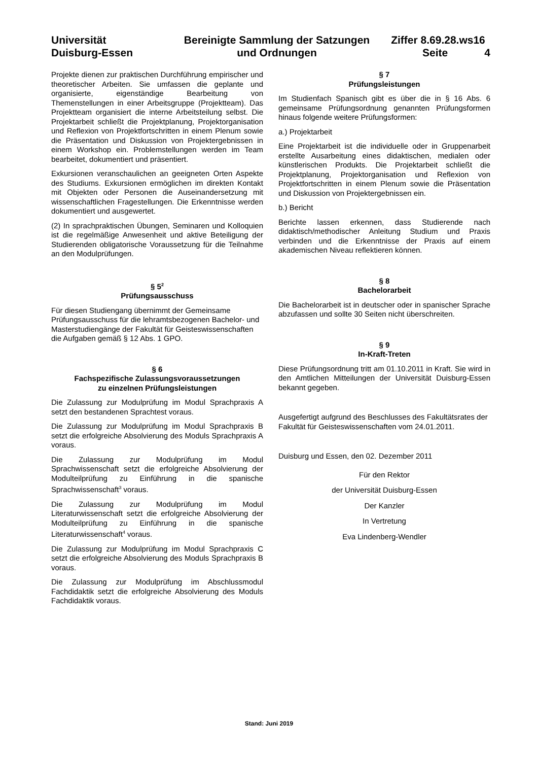Universität
Duisburg-Essen
Bereinigte Sammlung der Satzungen
und Ordnungen
Ziffer 8.69.28.ws16
Seite 4
Projekte dienen zur praktischen Durchführung empirischer und theoretischer Arbeiten. Sie umfassen die geplante und organisierte, eigenständige Bearbeitung von Themenstellungen in einer Arbeitsgruppe (Projektteam). Das Projektteam organisiert die interne Arbeitsteilung selbst. Die Projektarbeit schließt die Projektplanung, Projektorganisation und Reflexion von Projektfortschritten in einem Plenum sowie die Präsentation und Diskussion von Projektergebnissen in einem Workshop ein. Problemstellungen werden im Team bearbeitet, dokumentiert und präsentiert.
Exkursionen veranschaulichen an geeigneten Orten Aspekte des Studiums. Exkursionen ermöglichen im direkten Kontakt mit Objekten oder Personen die Auseinandersetzung mit wissenschaftlichen Fragestellungen. Die Erkenntnisse werden dokumentiert und ausgewertet.
(2) In sprachpraktischen Übungen, Seminaren und Kolloquien ist die regelmäßige Anwesenheit und aktive Beteiligung der Studierenden obligatorische Voraussetzung für die Teilnahme an den Modulprüfungen.
§ 5<sup>2</sup>
Prüfungsausschuss
Für diesen Studiengang übernimmt der Gemeinsame Prüfungsausschuss für die lehramtsbezogenen Bachelor- und Masterstudiengänge der Fakultät für Geisteswissenschaften die Aufgaben gemäß § 12 Abs. 1 GPO.
§ 6
Fachspezifische Zulassungsvoraussetzungen
zu einzelnen Prüfungsleistungen
Die Zulassung zur Modulprüfung im Modul Sprachpraxis A setzt den bestandenen Sprachtest voraus.
Die Zulassung zur Modulprüfung im Modul Sprachpraxis B setzt die erfolgreiche Absolvierung des Moduls Sprachpraxis A voraus.
Die Zulassung zur Modulprüfung im Modul Sprachwissenschaft setzt die erfolgreiche Absolvierung der Modulteilprüfung zu Einführung in die spanische Sprachwissenschaft<sup>3</sup> voraus.
Die Zulassung zur Modulprüfung im Modul Literaturwissenschaft setzt die erfolgreiche Absolvierung der Modulteilprüfung zu Einführung in die spanische Literaturwissenschaft<sup>4</sup> voraus.
Die Zulassung zur Modulprüfung im Modul Sprachpraxis C setzt die erfolgreiche Absolvierung des Moduls Sprachpraxis B voraus.
Die Zulassung zur Modulprüfung im Abschlussmodul Fachdidaktik setzt die erfolgreiche Absolvierung des Moduls Fachdidaktik voraus.
§ 7
Prüfungsleistungen
Im Studienfach Spanisch gibt es über die in § 16 Abs. 6 gemeinsame Prüfungsordnung genannten Prüfungsformen hinaus folgende weitere Prüfungsformen:
a.) Projektarbeit
Eine Projektarbeit ist die individuelle oder in Gruppenarbeit erstellte Ausarbeitung eines didaktischen, medialen oder künstlerischen Produkts. Die Projektarbeit schließt die Projektplanung, Projektorganisation und Reflexion von Projektfortschritten in einem Plenum sowie die Präsentation und Diskussion von Projektergebnissen ein.
b.) Bericht
Berichte lassen erkennen, dass Studierende nach didaktisch/methodischer Anleitung Studium und Praxis verbinden und die Erkenntnisse der Praxis auf einem akademischen Niveau reflektieren können.
§ 8
Bachelorarbeit
Die Bachelorarbeit ist in deutscher oder in spanischer Sprache abzufassen und sollte 30 Seiten nicht überschreiten.
§ 9
In-Kraft-Treten
Diese Prüfungsordnung tritt am 01.10.2011 in Kraft. Sie wird in den Amtlichen Mitteilungen der Universität Duisburg-Essen bekannt gegeben.
Ausgefertigt aufgrund des Beschlusses des Fakultätsrates der Fakultät für Geisteswissenschaften vom 24.01.2011.
Duisburg und Essen, den 02. Dezember 2011
Für den Rektor
der Universität Duisburg-Essen
Der Kanzler
In Vertretung
Eva Lindenberg-Wendler
Stand: Juni 2019